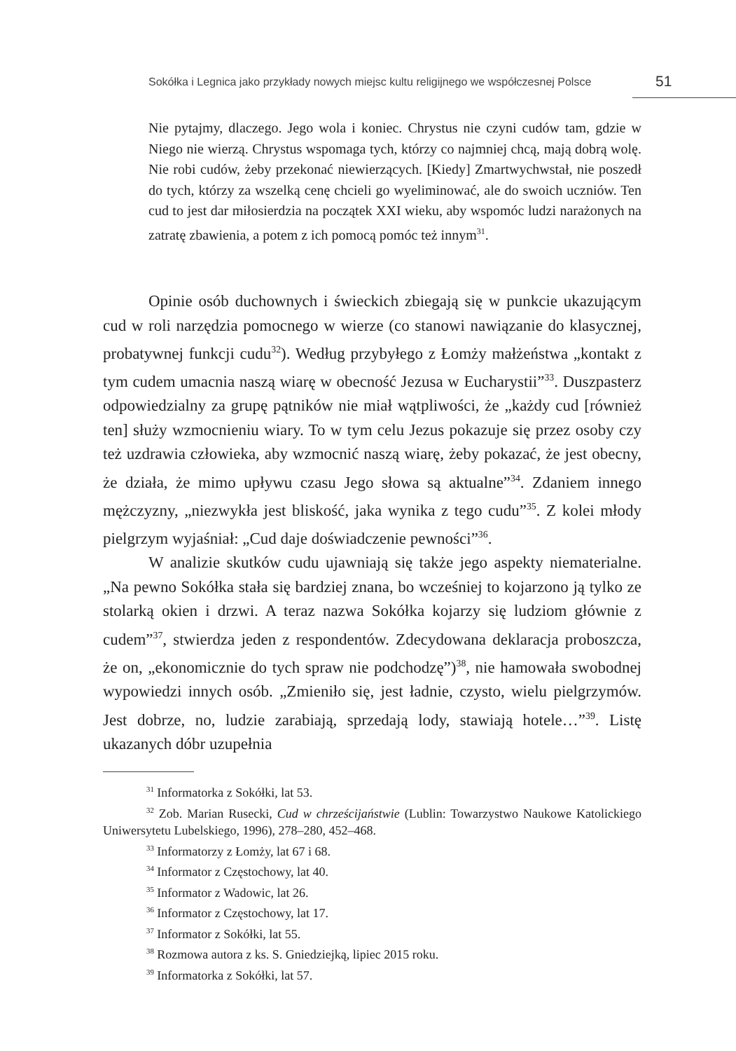Sokółka i Legnica jako przykłady nowych miejsc kultu religijnego we współczesnej Polsce 51
Nie pytajmy, dlaczego. Jego wola i koniec. Chrystus nie czyni cudów tam, gdzie w Niego nie wierzą. Chrystus wspomaga tych, którzy co najmniej chcą, mają dobrą wolę. Nie robi cudów, żeby przekonać niewierzących. [Kiedy] Zmartwychwstał, nie poszedł do tych, którzy za wszelką cenę chcieli go wyeliminować, ale do swoich uczniów. Ten cud to jest dar miłosierdzia na początek XXI wieku, aby wspomóc ludzi narażonych na zatratę zbawienia, a potem z ich pomocą pomóc też innym<sup>31</sup>.
Opinie osób duchownych i świeckich zbiegają się w punkcie ukazującym cud w roli narzędzia pomocnego w wierze (co stanowi nawiązanie do klasycznej, probatywnej funkcji cudu<sup>32</sup>). Według przybyłego z Łomży małżeństwa „kontakt z tym cudem umacnia naszą wiarę w obecność Jezusa w Eucharystii”<sup>33</sup>. Duszpasterz odpowiedzialny za grupę pątników nie miał wątpliwości, że „każdy cud [również ten] służy wzmocnieniu wiary. To w tym celu Jezus pokazuje się przez osoby czy też uzdrawia człowieka, aby wzmocnić naszą wiarę, żeby pokazać, że jest obecny, że działa, że mimo upływu czasu Jego słowa są aktualne”<sup>34</sup>. Zdaniem innego mężczyzny, „niezwykła jest bliskość, jaka wynika z tego cudu”<sup>35</sup>. Z kolei młody pielgrzym wyjaśniał: „Cud daje doświadczenie pewności”<sup>36</sup>.
W analizie skutków cudu ujawniają się także jego aspekty niematerialne. „Na pewno Sokółka stała się bardziej znana, bo wcześniej to kojarzono ją tylko ze stolarką okien i drzwi. A teraz nazwa Sokółka kojarzy się ludziom głównie z cudem”<sup>37</sup>, stwierdza jeden z respondentów. Zdecydowana deklaracja proboszcza, że on, „ekonomicznie do tych spraw nie podchodzę”)<sup>38</sup>, nie hamowała swobodnej wypowiedzi innych osób. „Zmieniło się, jest ładnie, czysto, wielu pielgrzymów. Jest dobrze, no, ludzie zarabiają, sprzedają lody, stawiają hotele…”<sup>39</sup>. Listę ukazanych dóbr uzupełnia
<sup>31</sup> Informatorka z Sokółki, lat 53.
<sup>32</sup> Zob. Marian Rusecki, Cud w chrześcijaństwie (Lublin: Towarzystwo Naukowe Katolickiego Uniwersytetu Lubelskiego, 1996), 278–280, 452–468.
<sup>33</sup> Informatorzy z Łomży, lat 67 i 68.
<sup>34</sup> Informator z Częstochowy, lat 40.
<sup>35</sup> Informator z Wadowic, lat 26.
<sup>36</sup> Informator z Częstochowy, lat 17.
<sup>37</sup> Informator z Sokółki, lat 55.
<sup>38</sup> Rozmowa autora z ks. S. Gniedziejką, lipiec 2015 roku.
<sup>39</sup> Informatorka z Sokółki, lat 57.